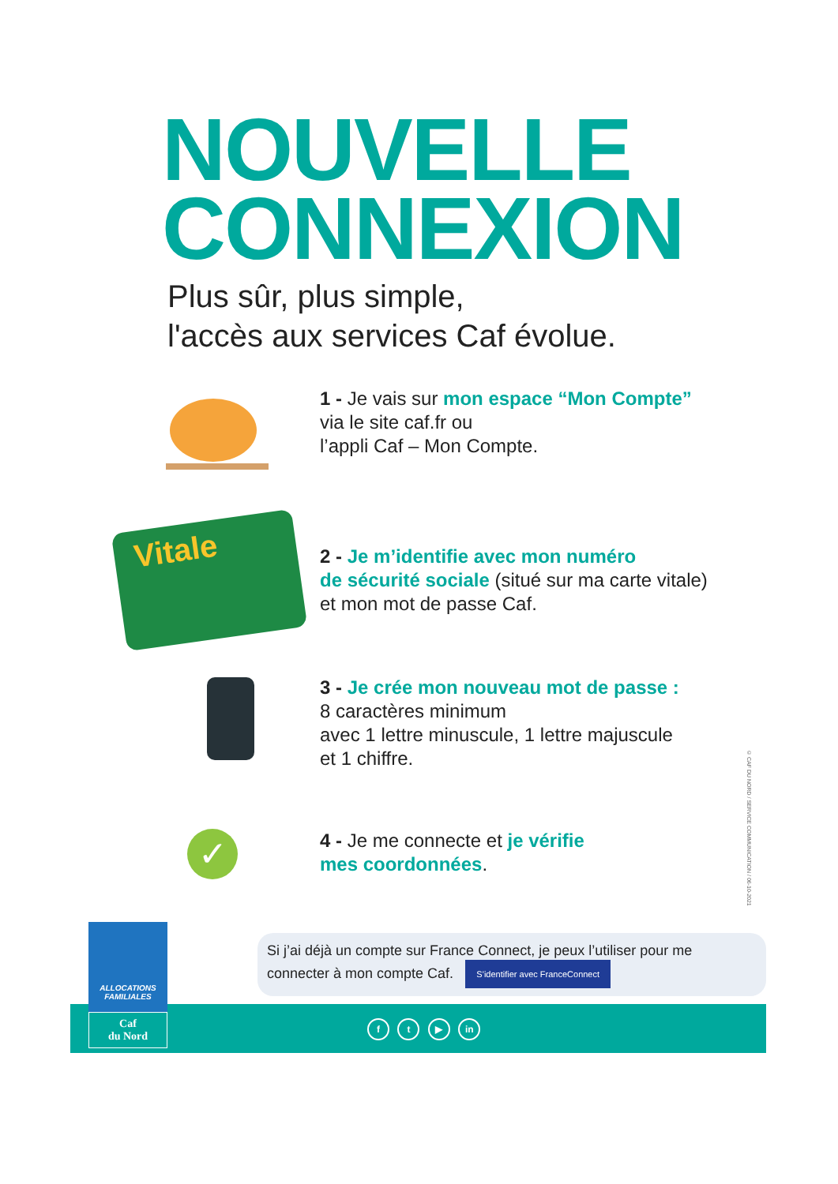NOUVELLE
CONNEXION
Plus sûr, plus simple,
l'accès aux services Caf évolue.
1 - Je vais sur mon espace “Mon Compte”
via le site caf.fr ou
l’appli Caf – Mon Compte.
Vitale
2 - Je m’identifie avec mon numéro
de sécurité sociale (situé sur ma carte vitale)
et mon mot de passe Caf.
3 - Je crée mon nouveau mot de passe :
8 caractères minimum
avec 1 lettre minuscule, 1 lettre majuscule
et 1 chiffre.
✓
4 - Je me connecte et je vérifie
mes coordonnées.
© CAF DU NORD / SERVICE COMMUNICATION / 06-10-2021
Si j’ai déjà un compte sur France Connect, je peux l’utiliser pour me connecter à mon compte Caf. S’identifier avec FranceConnect
ALLOCATIONS FAMILIALES
Caf
du Nord
f t ▶ in